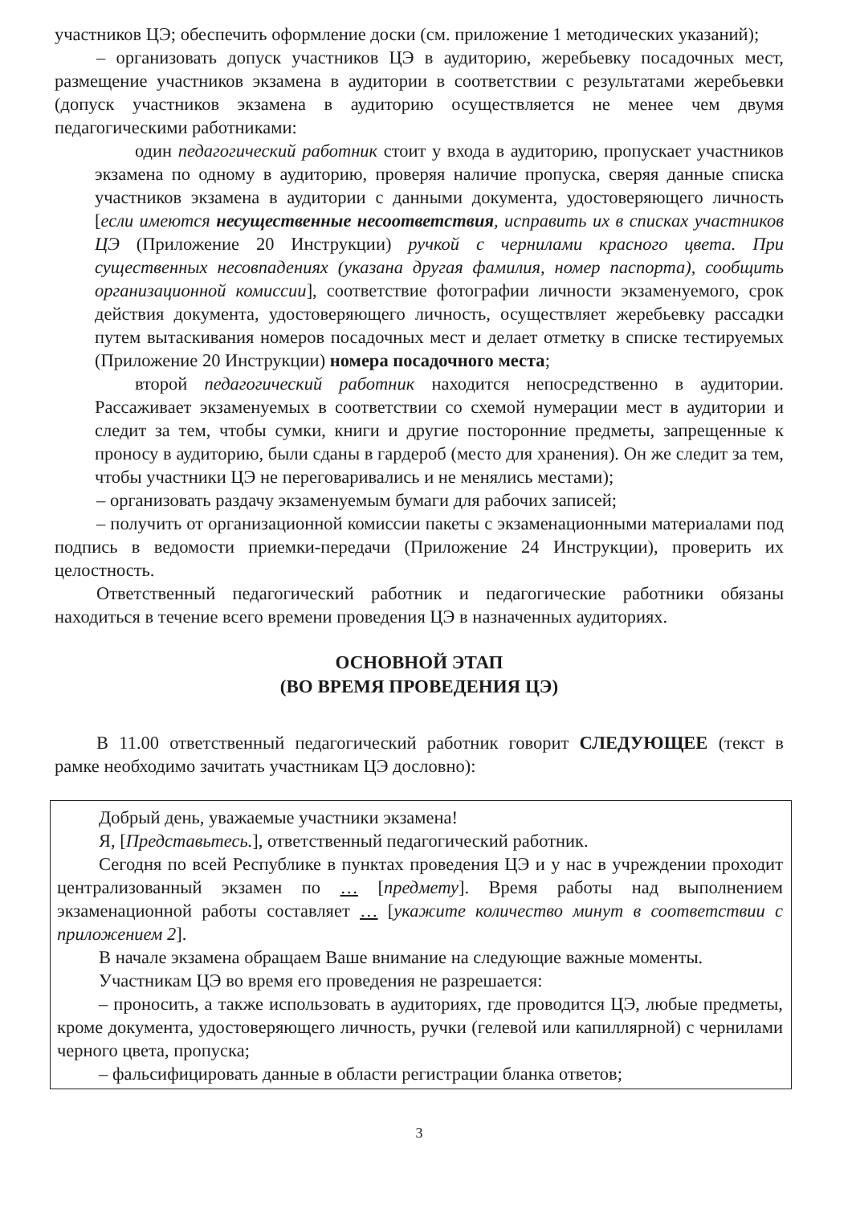участников ЦЭ; обеспечить оформление доски (см. приложение 1 методических указаний);
– организовать допуск участников ЦЭ в аудиторию, жеребьевку посадочных мест, размещение участников экзамена в аудитории в соответствии с результатами жеребьевки (допуск участников экзамена в аудиторию осуществляется не менее чем двумя педагогическими работниками:
один педагогический работник стоит у входа в аудиторию, пропускает участников экзамена по одному в аудиторию, проверяя наличие пропуска, сверяя данные списка участников экзамена в аудитории с данными документа, удостоверяющего личность [если имеются несущественные несоответствия, исправить их в списках участников ЦЭ (Приложение 20 Инструкции) ручкой с чернилами красного цвета. При существенных несовпадениях (указана другая фамилия, номер паспорта), сообщить организационной комиссии], соответствие фотографии личности экзаменуемого, срок действия документа, удостоверяющего личность, осуществляет жеребьевку рассадки путем вытаскивания номеров посадочных мест и делает отметку в списке тестируемых (Приложение 20 Инструкции) номера посадочного места;
второй педагогический работник находится непосредственно в аудитории. Рассаживает экзаменуемых в соответствии со схемой нумерации мест в аудитории и следит за тем, чтобы сумки, книги и другие посторонние предметы, запрещенные к проносу в аудиторию, были сданы в гардероб (место для хранения). Он же следит за тем, чтобы участники ЦЭ не переговаривались и не менялись местами);
– организовать раздачу экзаменуемым бумаги для рабочих записей;
– получить от организационной комиссии пакеты с экзаменационными материалами под подпись в ведомости приемки-передачи (Приложение 24 Инструкции), проверить их целостность.
Ответственный педагогический работник и педагогические работники обязаны находиться в течение всего времени проведения ЦЭ в назначенных аудиториях.
ОСНОВНОЙ ЭТАП
(ВО ВРЕМЯ ПРОВЕДЕНИЯ ЦЭ)
В 11.00 ответственный педагогический работник говорит СЛЕДУЮЩЕЕ (текст в рамке необходимо зачитать участникам ЦЭ дословно):
Добрый день, уважаемые участники экзамена!
Я, [Представьтесь.], ответственный педагогический работник.
Сегодня по всей Республике в пунктах проведения ЦЭ и у нас в учреждении проходит централизованный экзамен по … [предмету]. Время работы над выполнением экзаменационной работы составляет … [укажите количество минут в соответствии с приложением 2].
В начале экзамена обращаем Ваше внимание на следующие важные моменты.
Участникам ЦЭ во время его проведения не разрешается:
– проносить, а также использовать в аудиториях, где проводится ЦЭ, любые предметы, кроме документа, удостоверяющего личность, ручки (гелевой или капиллярной) с чернилами черного цвета, пропуска;
– фальсифицировать данные в области регистрации бланка ответов;
3